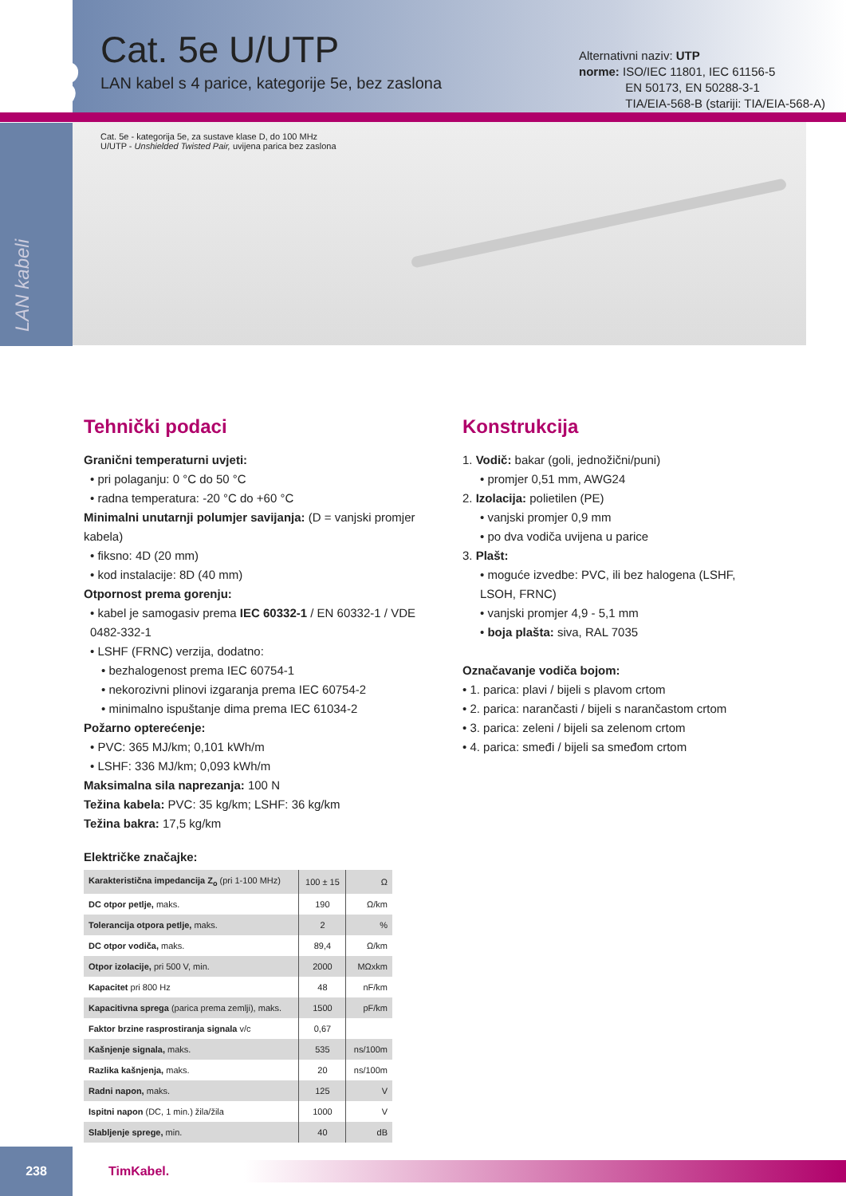13
Cat. 5e U/UTP
LAN kabel s 4 parice, kategorije 5e, bez zaslona
Alternativni naziv: UTP
norme: ISO/IEC 11801, IEC 61156-5
EN 50173, EN 50288-3-1
TIA/EIA-568-B (stariji: TIA/EIA-568-A)
LAN kabeli
Cat. 5e - kategorija 5e, za sustave klase D, do 100 MHz
U/UTP - Unshielded Twisted Pair, uvijena parica bez zaslona
Tehnički podaci
Granični temperaturni uvjeti:
• pri polaganju: 0 °C do 50 °C
• radna temperatura: -20 °C do +60 °C
Minimalni unutarnji polumjer savijanja: (D = vanjski promjer kabela)
• fiksno: 4D (20 mm)
• kod instalacije: 8D (40 mm)
Otpornost prema gorenju:
• kabel je samogasiv prema IEC 60332-1 / EN 60332-1 / VDE 0482-332-1
• LSHF (FRNC) verzija, dodatno:
• bezhalogenost prema IEC 60754-1
• nekorozivni plinovi izgaranja prema IEC 60754-2
• minimalno ispuštanje dima prema IEC 61034-2
Požarno opterećenje:
• PVC: 365 MJ/km; 0,101 kWh/m
• LSHF: 336 MJ/km; 0,093 kWh/m
Maksimalna sila naprezanja: 100 N
Težina kabela: PVC: 35 kg/km; LSHF: 36 kg/km
Težina bakra: 17,5 kg/km
Električke značajke:
| Karakteristična impedancija Z<sub>o</sub> (pri 1-100 MHz) | 100 ± 15 | Ω |
| DC otpor petlje, maks. | 190 | Ω/km |
| Tolerancija otpora petlje, maks. | 2 | % |
| DC otpor vodiča, maks. | 89,4 | Ω/km |
| Otpor izolacije, pri 500 V, min. | 2000 | MΩxkm |
| Kapacitet pri 800 Hz | 48 | nF/km |
| Kapacitivna sprega (parica prema zemlji), maks. | 1500 | pF/km |
| Faktor brzine rasprostiranja signala v/c | 0,67 | |
| Kašnjenje signala, maks. | 535 | ns/100m |
| Razlika kašnjenja, maks. | 20 | ns/100m |
| Radni napon, maks. | 125 | V |
| Ispitni napon (DC, 1 min.) žila/žila | 1000 | V |
| Slabljenje sprege, min. | 40 | dB |
Konstrukcija
1. Vodič: bakar (goli, jednožični/puni)
• promjer 0,51 mm, AWG24
2. Izolacija: polietilen (PE)
• vanjski promjer 0,9 mm
• po dva vodiča uvijena u parice
3. Plašt:
• moguće izvedbe: PVC, ili bez halogena (LSHF, LSOH, FRNC)
• vanjski promjer 4,9 - 5,1 mm
• boja plašta: siva, RAL 7035
Označavanje vodiča bojom:
• 1. parica: plavi / bijeli s plavom crtom
• 2. parica: narančasti / bijeli s narančastom crtom
• 3. parica: zeleni / bijeli sa zelenom crtom
• 4. parica: smeđi / bijeli sa smeđom crtom
238
TimKabel.